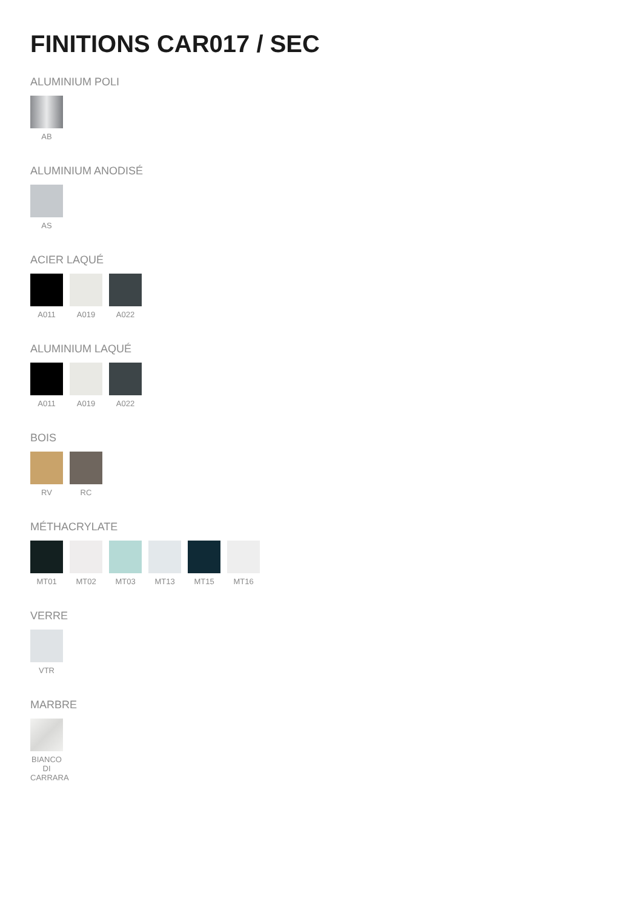FINITIONS CAR017 / SEC
ALUMINIUM POLI
AB
ALUMINIUM ANODISÉ
AS
ACIER LAQUÉ
A011 A019 A022
ALUMINIUM LAQUÉ
A011 A019 A022
BOIS
RV RC
MÉTHACRYLATE
MT01 MT02 MT03 MT13 MT15 MT16
VERRE
VTR
MARBRE
BIANCO
DI
CARRARA